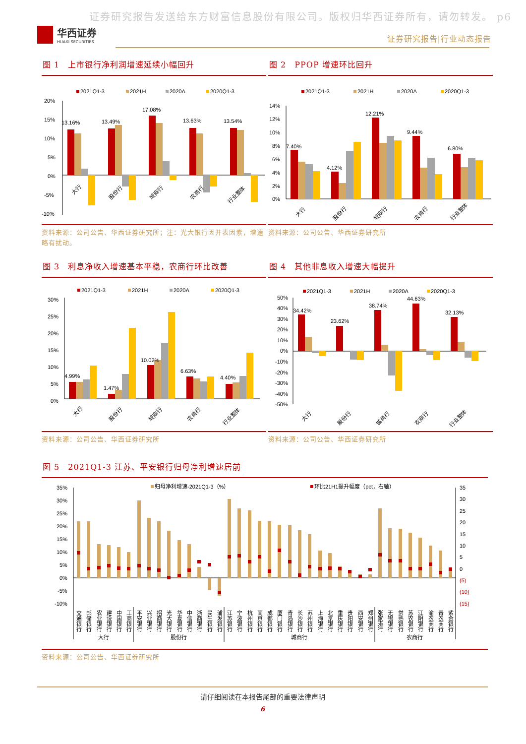证券研究报告发送给东方财富信息股份有限公司。版权归华西证券所有，请勿转发。 p6
华西证券
HUAXI SECURITIES
证券研究报告|行业动态报告
图 1　上市银行净利润增速延续小幅回升
2021Q1-3
2021H
2020A
2020Q1-3
20%
15%
10%
5%
0%
-5%
-10%
13.16%
13.49%
17.08%
13.63%
13.54%
大行
股份行
城商行
农商行
行业整体
资料来源：公司公告、华西证券研究所；注：光大银行因并表因素，增速略有扰动。
图 2　PPOP 增速环比回升
2021Q1-3
2021H
2020A
2020Q1-3
14%
12%
10%
8%
6%
4%
2%
0%
7.40%
4.12%
12.21%
9.44%
6.80%
大行
股份行
城商行
农商行
行业整体
资料来源：公司公告、华西证券研究所
图 3　利息净收入增速基本平稳，农商行环比改善
2021Q1-3
2021H
2020A
2020Q1-3
30%
25%
20%
15%
10%
5%
0%
4.99%
1.47%
10.02%
6.63%
4.40%
大行
股份行
城商行
农商行
行业整体
资料来源：公司公告、华西证券研究所
图 4　其他非息收入增速大幅提升
2021Q1-3
2021H
2020A
2020Q1-3
50%
40%
30%
20%
10%
0%
-10%
-20%
-30%
-40%
-50%
34.42%
23.62%
38.74%
44.63%
32.13%
大行
股份行
城商行
农商行
行业整体
资料来源：公司公告、华西证券研究所
图 5　2021Q1-3 江苏、平安银行归母净利增速居前
归母净利增速-2021Q1-3（%）
环比21H1提升幅度（pct，右轴）
35%
30%
25%
20%
15%
10%
5%
0%
-5%
-10%
35
30
25
20
15
10
5
0
(5)
(10)
(15)
交通银行
邮储银行
农业银行
建设银行
中国银行
工商银行
平安银行
兴业银行
招商银行
光大银行
华夏银行
中信银行
浙商银行
民生银行
浦发银行
江苏银行
宁波银行
杭州银行
南京银行
成都银行
厦门银行
青岛银行
长沙银行
苏州银行
上海银行
北京银行
重庆银行
贵阳银行
西安银行
郑州银行
张家港行
无锡银行
常熟银行
苏农银行
江阴银行
渝农商行
青农商行
紫金银行
大行
股份行
城商行
农商行
资料来源：公司公告、华西证券研究所
请仔细阅读在本报告尾部的重要法律声明
6